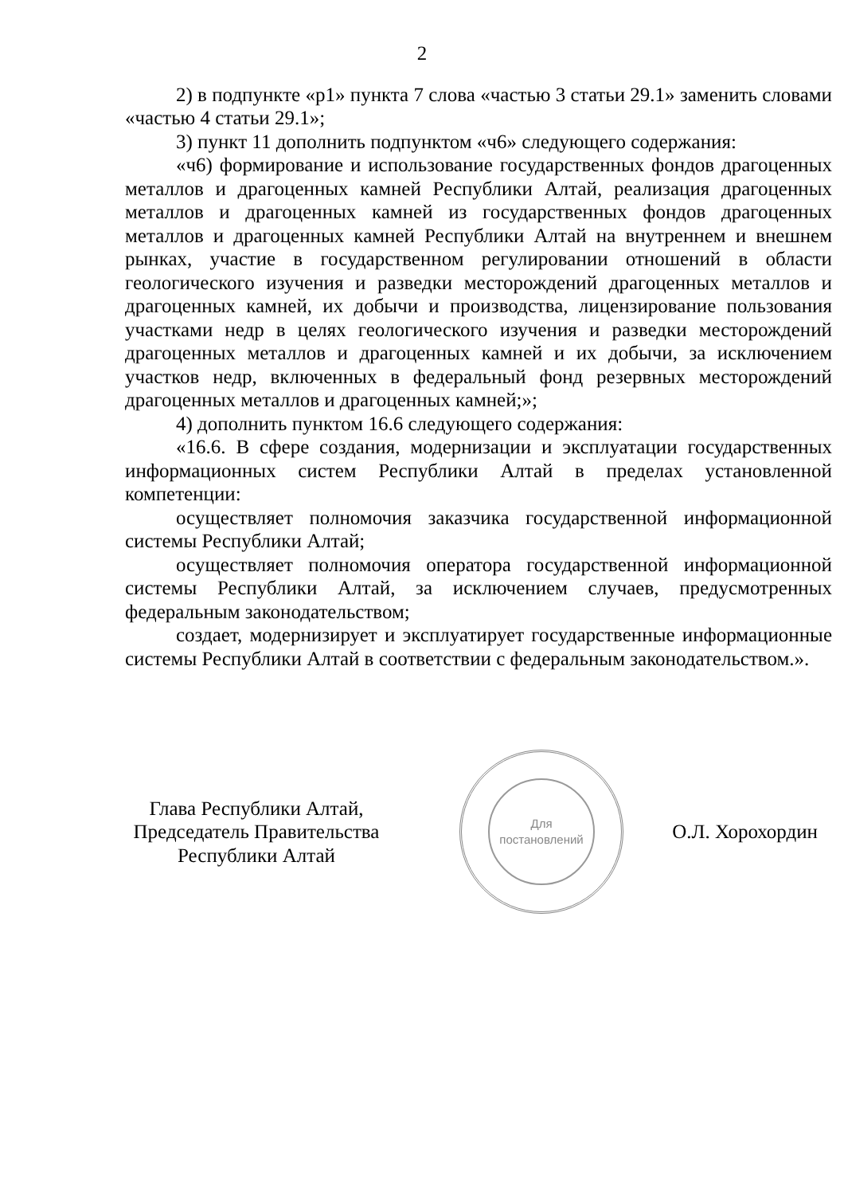2
2) в подпункте «р1» пункта 7 слова «частью 3 статьи 29.1» заменить словами «частью 4 статьи 29.1»;
3) пункт 11 дополнить подпунктом «ч6» следующего содержания:
«ч6) формирование и использование государственных фондов драгоценных металлов и драгоценных камней Республики Алтай, реализация драгоценных металлов и драгоценных камней из государственных фондов драгоценных металлов и драгоценных камней Республики Алтай на внутреннем и внешнем рынках, участие в государственном регулировании отношений в области геологического изучения и разведки месторождений драгоценных металлов и драгоценных камней, их добычи и производства, лицензирование пользования участками недр в целях геологического изучения и разведки месторождений драгоценных металлов и драгоценных камней и их добычи, за исключением участков недр, включенных в федеральный фонд резервных месторождений драгоценных металлов и драгоценных камней;»;
4) дополнить пунктом 16.6 следующего содержания:
«16.6. В сфере создания, модернизации и эксплуатации государственных информационных систем Республики Алтай в пределах установленной компетенции:
осуществляет полномочия заказчика государственной информационной системы Республики Алтай;
осуществляет полномочия оператора государственной информационной системы Республики Алтай, за исключением случаев, предусмотренных федеральным законодательством;
создает, модернизирует и эксплуатирует государственные информационные системы Республики Алтай в соответствии с федеральным законодательством.».
Глава Республики Алтай,
Председатель Правительства
Республики Алтай
Для
постановлений
О.Л. Хорохордин